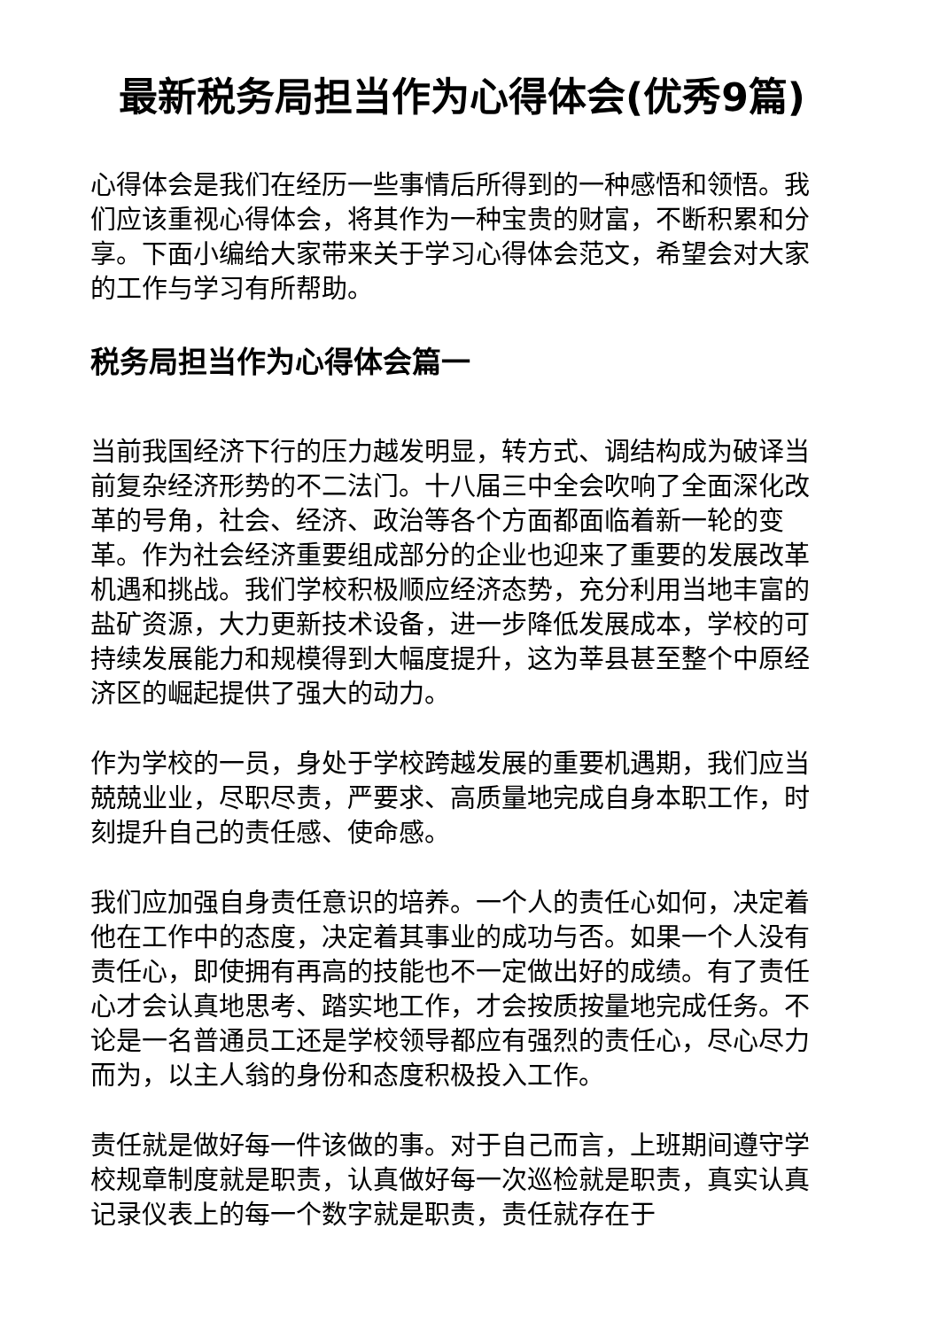最新税务局担当作为心得体会(优秀9篇)
心得体会是我们在经历一些事情后所得到的一种感悟和领悟。我们应该重视心得体会，将其作为一种宝贵的财富，不断积累和分享。下面小编给大家带来关于学习心得体会范文，希望会对大家的工作与学习有所帮助。
税务局担当作为心得体会篇一
当前我国经济下行的压力越发明显，转方式、调结构成为破译当前复杂经济形势的不二法门。十八届三中全会吹响了全面深化改革的号角，社会、经济、政治等各个方面都面临着新一轮的变革。作为社会经济重要组成部分的企业也迎来了重要的发展改革机遇和挑战。我们学校积极顺应经济态势，充分利用当地丰富的盐矿资源，大力更新技术设备，进一步降低发展成本，学校的可持续发展能力和规模得到大幅度提升，这为莘县甚至整个中原经济区的崛起提供了强大的动力。
作为学校的一员，身处于学校跨越发展的重要机遇期，我们应当兢兢业业，尽职尽责，严要求、高质量地完成自身本职工作，时刻提升自己的责任感、使命感。
我们应加强自身责任意识的培养。一个人的责任心如何，决定着他在工作中的态度，决定着其事业的成功与否。如果一个人没有责任心，即使拥有再高的技能也不一定做出好的成绩。有了责任心才会认真地思考、踏实地工作，才会按质按量地完成任务。不论是一名普通员工还是学校领导都应有强烈的责任心，尽心尽力而为，以主人翁的身份和态度积极投入工作。
责任就是做好每一件该做的事。对于自己而言，上班期间遵守学校规章制度就是职责，认真做好每一次巡检就是职责，真实认真记录仪表上的每一个数字就是职责，责任就存在于